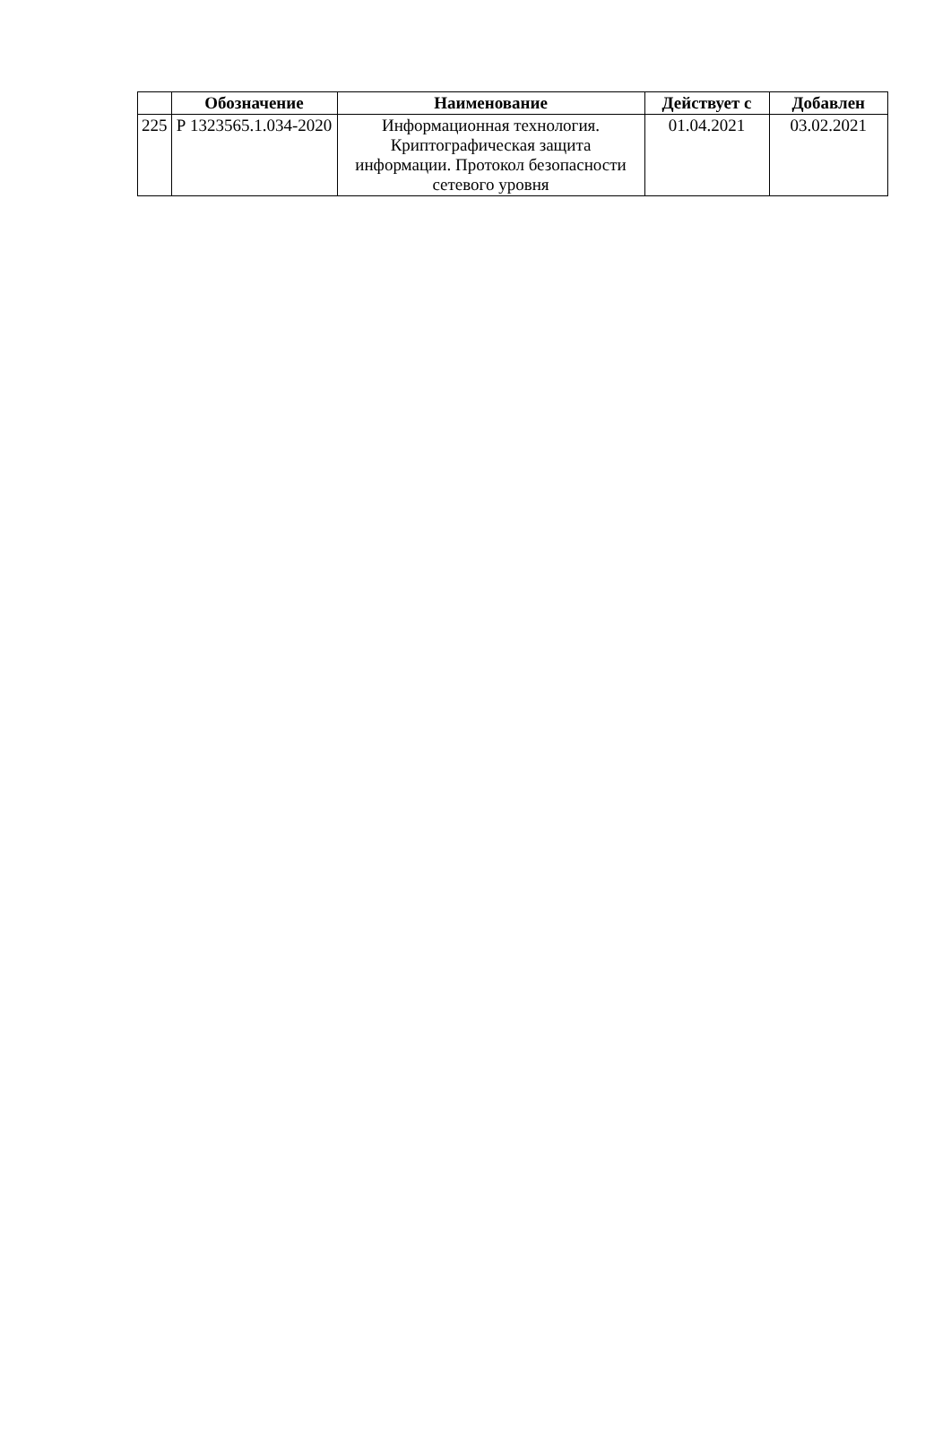| | Обозначение | Наименование | Действует с | Добавлен |
| --- | --- | --- | --- | --- |
| 225 | Р 1323565.1.034-2020 | Информационная технология. Криптографическая защита информации. Протокол безопасности сетевого уровня | 01.04.2021 | 03.02.2021 |